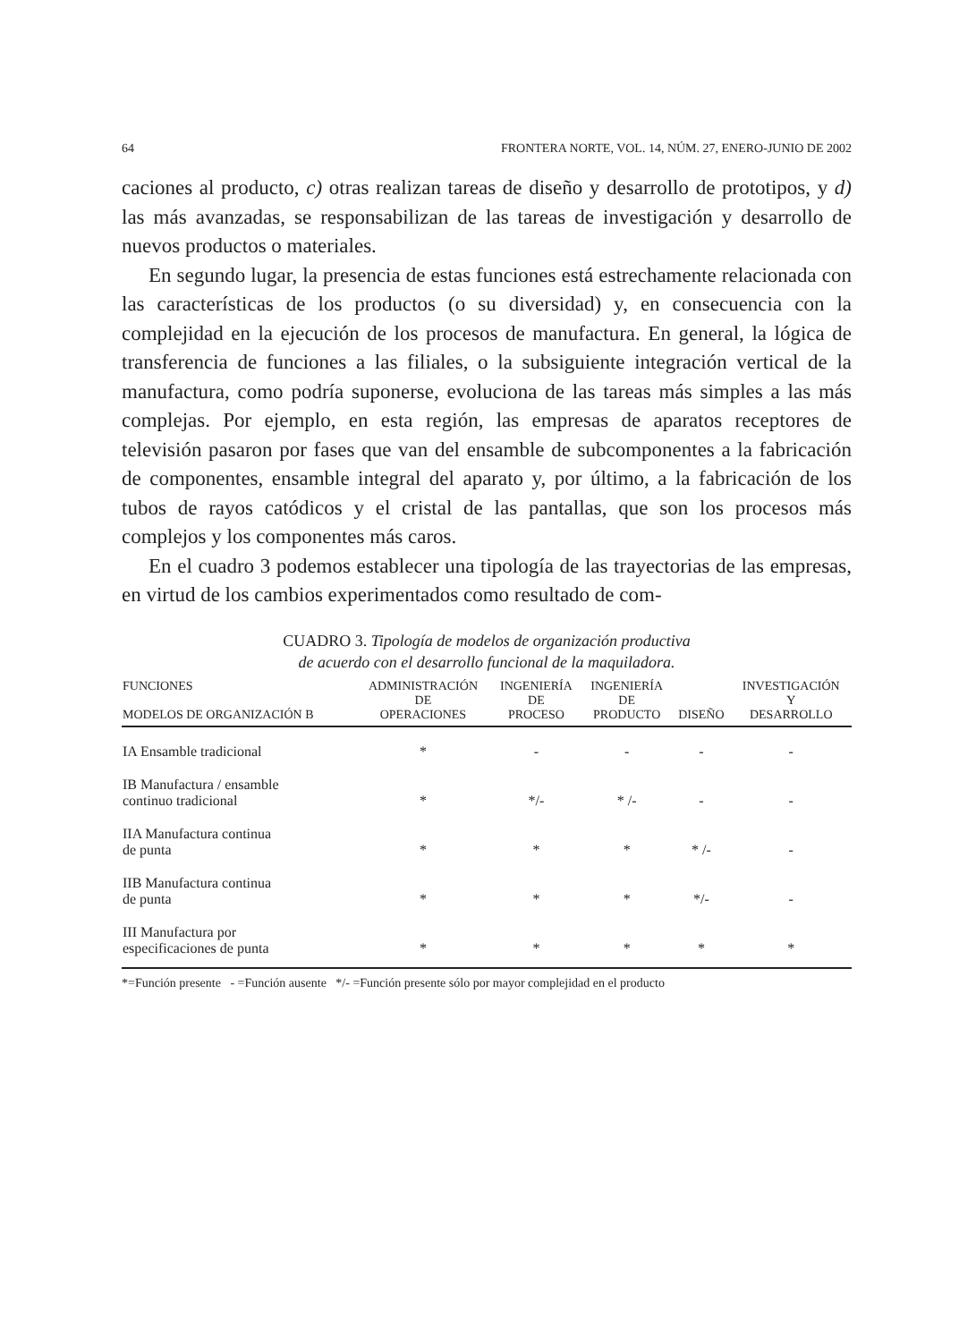64 FRONTERA NORTE, VOL. 14, NÚM. 27, ENERO-JUNIO DE 2002
caciones al producto, c) otras realizan tareas de diseño y desarrollo de prototipos, y d) las más avanzadas, se responsabilizan de las tareas de investigación y desarrollo de nuevos productos o materiales.
En segundo lugar, la presencia de estas funciones está estrechamente relacionada con las características de los productos (o su diversidad) y, en consecuencia con la complejidad en la ejecución de los procesos de manufactura. En general, la lógica de transferencia de funciones a las filiales, o la subsiguiente integración vertical de la manufactura, como podría suponerse, evoluciona de las tareas más simples a las más complejas. Por ejemplo, en esta región, las empresas de aparatos receptores de televisión pasaron por fases que van del ensamble de subcomponentes a la fabricación de componentes, ensamble integral del aparato y, por último, a la fabricación de los tubos de rayos catódicos y el cristal de las pantallas, que son los procesos más complejos y los componentes más caros.
En el cuadro 3 podemos establecer una tipología de las trayectorias de las empresas, en virtud de los cambios experimentados como resultado de com-
CUADRO 3. Tipología de modelos de organización productiva
de acuerdo con el desarrollo funcional de la maquiladora.
| FUNCIONES MODELOS DE ORGANIZACIÓN B | ADMINISTRACIÓN DE OPERACIONES | INGENIERÍA DE PROCESO | INGENIERÍA DE PRODUCTO | DISEÑO | INVESTIGACIÓN Y DESARROLLO |
| --- | --- | --- | --- | --- | --- |
| IA Ensamble tradicional | * | - | - | - | - |
| IB Manufactura / ensamble continuo tradicional | * | */- | * /- | - | - |
| IIA Manufactura continua de punta | * | * | * | * /- | - |
| IIB Manufactura continua de punta | * | * | * | */- | - |
| III Manufactura por especificaciones de punta | * | * | * | * | * |
*=Función presente - =Función ausente */- =Función presente sólo por mayor complejidad en el producto